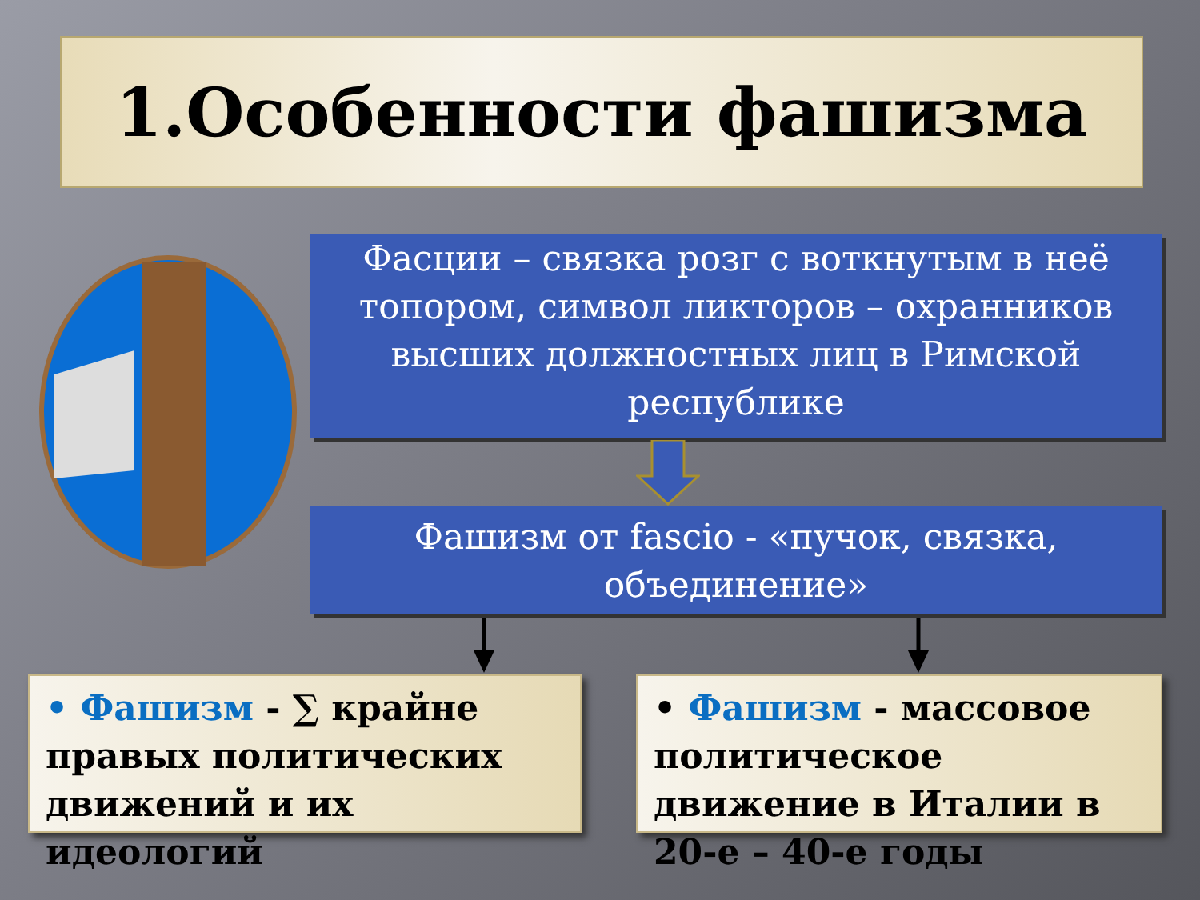1.Особенности фашизма
Фасции – связка розг с воткнутым в неё топором, символ ликторов – охранников высших должностных лиц в Римской республике
Фашизм от fascio - «пучок, связка, объединение»
• Фашизм - ∑ крайне правых политических движений и их идеологий
• Фашизм - массовое политическое движение в Италии в 20-е – 40-е годы